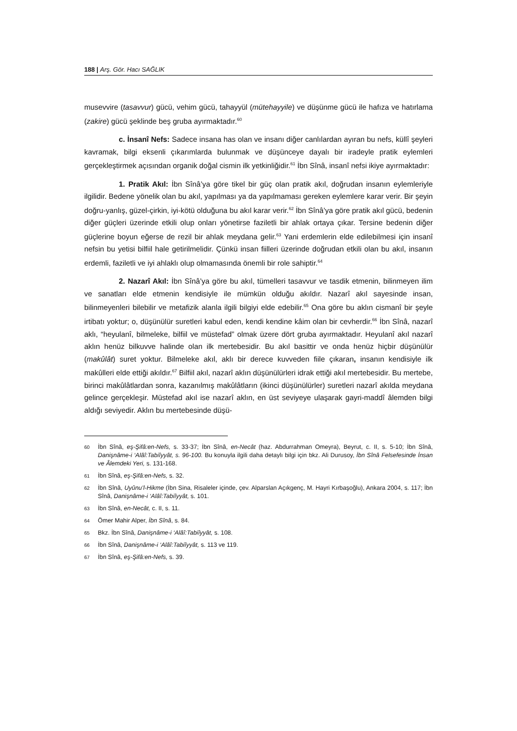188 | Arş. Gör. Hacı SAĞLIK
musevvire (tasavvur) gücü, vehim gücü, tahayyül (mütehayyile) ve düşünme gücü ile hafıza ve hatırlama (zakire) gücü şeklinde beş gruba ayırmaktadır.<sup>60</sup>
c. İnsanî Nefs: Sadece insana has olan ve insanı diğer canlılardan ayıran bu nefs, küllî şeyleri kavramak, bilgi eksenli çıkarımlarda bulunmak ve düşünceye dayalı bir iradeyle pratik eylemleri gerçekleştirmek açısından organik doğal cismin ilk yetkinliğidir.<sup>61</sup> İbn Sînâ, insanî nefsi ikiye ayırmaktadır:
1. Pratik Akıl: İbn Sînâ’ya göre tikel bir güç olan pratik akıl, doğrudan insanın eylemleriyle ilgilidir. Bedene yönelik olan bu akıl, yapılması ya da yapılmaması gereken eylemlere karar verir. Bir şeyin doğru-yanlış, güzel-çirkin, iyi-kötü olduğuna bu akıl karar verir.<sup>62</sup> İbn Sînâ’ya göre pratik akıl gücü, bedenin diğer güçleri üzerinde etkili olup onları yönetirse faziletli bir ahlak ortaya çıkar. Tersine bedenin diğer güçlerine boyun eğerse de rezil bir ahlak meydana gelir.<sup>63</sup> Yani erdemlerin elde edilebilmesi için insanî nefsin bu yetisi bilfiil hale getirilmelidir. Çünkü insan fiilleri üzerinde doğrudan etkili olan bu akıl, insanın erdemli, faziletli ve iyi ahlaklı olup olmamasında önemli bir role sahiptir.<sup>64</sup>
2. Nazarî Akıl: İbn Sînâ’ya göre bu akıl, tümelleri tasavvur ve tasdik etmenin, bilinmeyen ilim ve sanatları elde etmenin kendisiyle ile mümkün olduğu akıldır. Nazarî akıl sayesinde insan, bilinmeyenleri bilebilir ve metafizik alanla ilgili bilgiyi elde edebilir.<sup>65</sup> Ona göre bu aklın cismanî bir şeyle irtibatı yoktur; o, düşünülür suretleri kabul eden, kendi kendine kâim olan bir cevherdir.<sup>66</sup> İbn Sînâ, nazarî aklı, “heyulanî, bilmeleke, bilfiil ve müstefad” olmak üzere dört gruba ayırmaktadır. Heyulanî akıl nazarî aklın henüz bilkuvve halinde olan ilk mertebesidir. Bu akıl basittir ve onda henüz hiçbir düşünülür (makûlât) suret yoktur. Bilmeleke akıl, aklı bir derece kuvveden fiile çıkaran, insanın kendisiyle ilk makûlleri elde ettiği akıldır.<sup>67</sup> Bilfiil akıl, nazarî aklın düşünülürleri idrak ettiği akıl mertebesidir. Bu mertebe, birinci makûlâtlardan sonra, kazanılmış makûlâtların (ikinci düşünülürler) suretleri nazarî akılda meydana gelince gerçekleşir. Müstefad akıl ise nazarî aklın, en üst seviyeye ulaşarak gayri-maddî âlemden bilgi aldığı seviyedir. Aklın bu mertebesinde düşü-
60 İbn Sînâ, eş-Şifâ:en-Nefs, s. 33-37; İbn Sînâ, en-Necât (haz. Abdurrahman Omeyra), Beyrut, c. II, s. 5-10; İbn Sînâ, Danişnâme-i ‘Alâî:Tabiîyyât, s. 96-100. Bu konuyla ilgili daha detaylı bilgi için bkz. Ali Durusoy, İbn Sînâ Felsefesinde İnsan ve Âlemdeki Yeri, s. 131-168.
61 İbn Sînâ, eş-Şifâ:en-Nefs, s. 32.
62 İbn Sînâ, Uyûnu’l-Hikme (İbn Sina, Risaleler içinde, çev. Alparslan Açıkgenç, M. Hayri Kırbaşoğlu), Ankara 2004, s. 117; İbn Sînâ, Danişnâme-i ‘Alâî:Tabiîyyât, s. 101.
63 İbn Sînâ, en-Necât, c. II, s. 11.
64 Ömer Mahir Alper, İbn Sînâ, s. 84.
65 Bkz. İbn Sînâ, Danişnâme-i ‘Alâî:Tabiîyyât, s. 108.
66 İbn Sînâ, Danişnâme-i ‘Alâî:Tabiîyyât, s. 113 ve 119.
67 İbn Sînâ, eş-Şifâ:en-Nefs, s. 39.